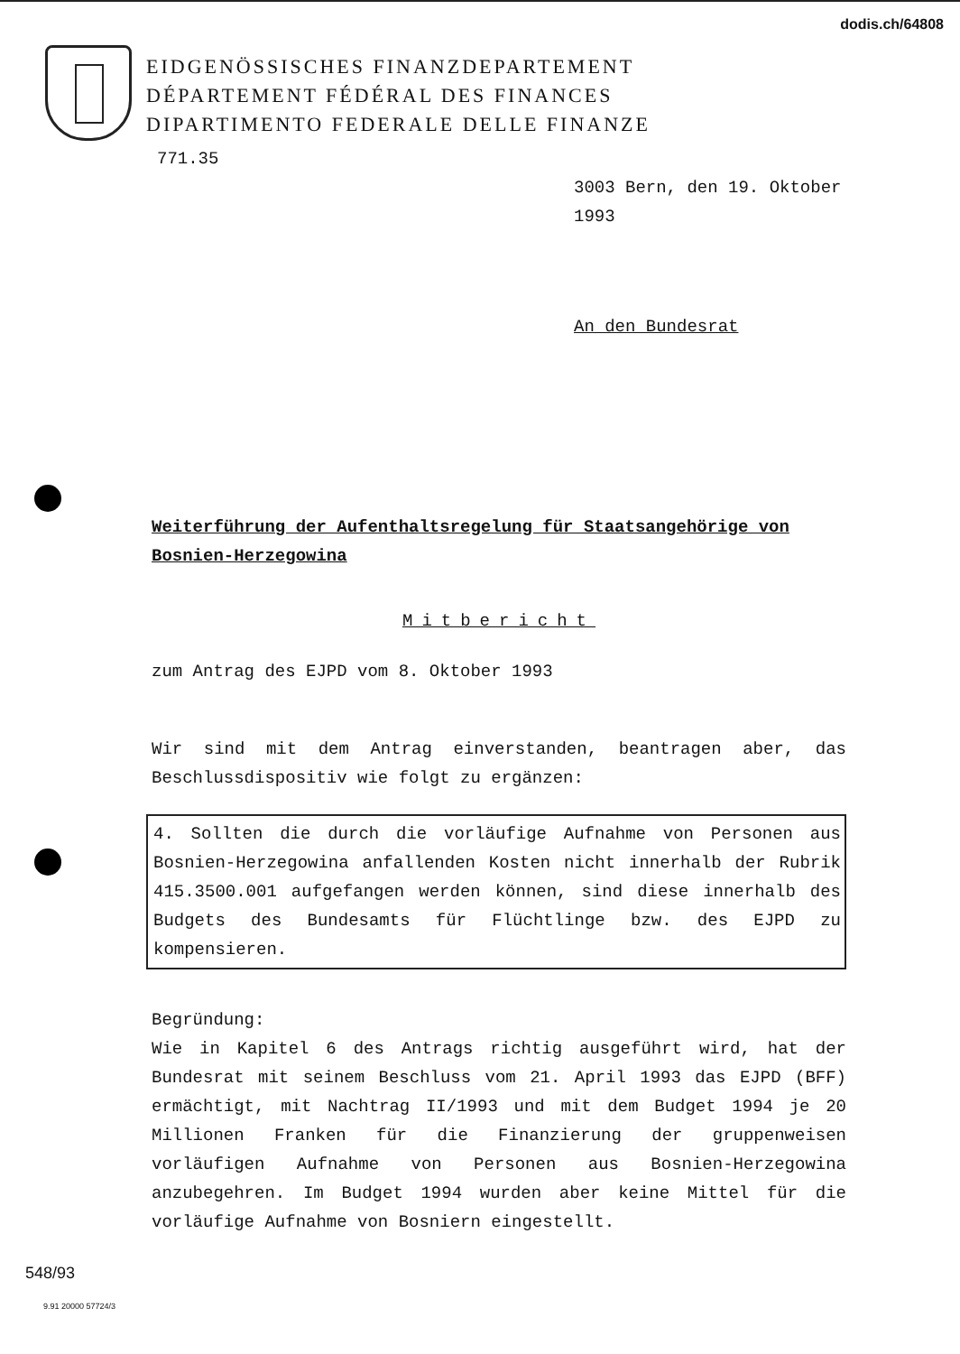dodis.ch/64808
EIDGENÖSSISCHES FINANZDEPARTEMENT
DÉPARTEMENT FÉDÉRAL DES FINANCES
DIPARTIMENTO FEDERALE DELLE FINANZE
771.35
3003 Bern, den 19. Oktober 1993
An den Bundesrat
Weiterführung der Aufenthaltsregelung für Staatsangehörige von Bosnien-Herzegowina
Mitbericht
zum Antrag des EJPD vom 8. Oktober 1993
Wir sind mit dem Antrag einverstanden, beantragen aber, das Beschlussdispositiv wie folgt zu ergänzen:
4. Sollten die durch die vorläufige Aufnahme von Personen aus Bosnien-Herzegowina anfallenden Kosten nicht innerhalb der Rubrik 415.3500.001 aufgefangen werden können, sind diese innerhalb des Budgets des Bundesamts für Flüchtlinge bzw. des EJPD zu kompensieren.
Begründung:
Wie in Kapitel 6 des Antrags richtig ausgeführt wird, hat der Bundesrat mit seinem Beschluss vom 21. April 1993 das EJPD (BFF) ermächtigt, mit Nachtrag II/1993 und mit dem Budget 1994 je 20 Millionen Franken für die Finanzierung der gruppenweisen vorläufigen Aufnahme von Personen aus Bosnien-Herzegowina anzubegehren. Im Budget 1994 wurden aber keine Mittel für die vorläufige Aufnahme von Bosniern eingestellt.
548/93
9.91 20000 57724/3